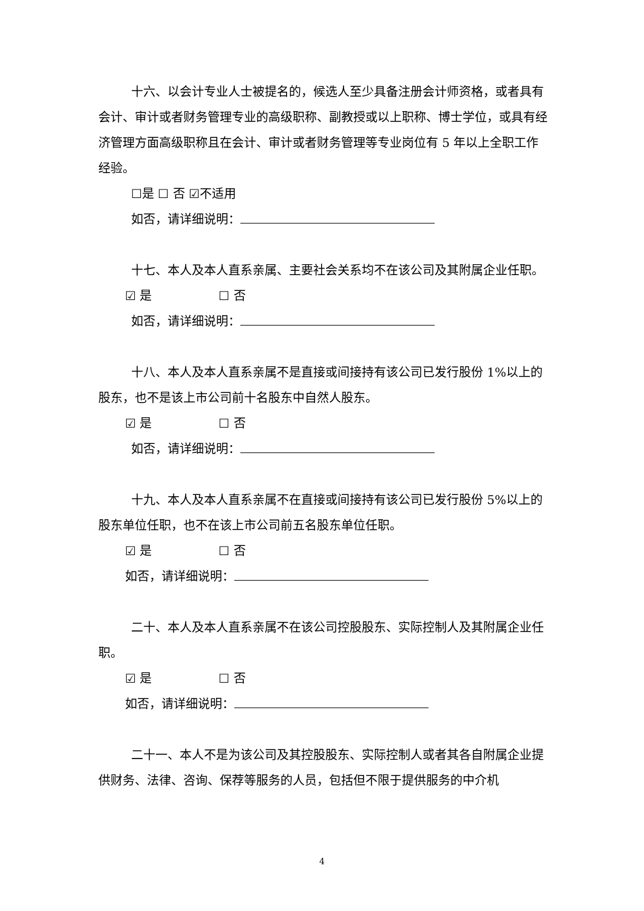十六、以会计专业人士被提名的，候选人至少具备注册会计师资格，或者具有会计、审计或者财务管理专业的高级职称、副教授或以上职称、博士学位，或具有经济管理方面高级职称且在会计、审计或者财务管理等专业岗位有 5 年以上全职工作经验。
☐是 ☐ 否 ☑不适用
如否，请详细说明：
十七、本人及本人直系亲属、主要社会关系均不在该公司及其附属企业任职。
☑ 是 ☐ 否
如否，请详细说明：
十八、本人及本人直系亲属不是直接或间接持有该公司已发行股份 1%以上的股东，也不是该上市公司前十名股东中自然人股东。
☑ 是 ☐ 否
如否，请详细说明：
十九、本人及本人直系亲属不在直接或间接持有该公司已发行股份 5%以上的股东单位任职，也不在该上市公司前五名股东单位任职。
☑ 是 ☐ 否
如否，请详细说明：
二十、本人及本人直系亲属不在该公司控股股东、实际控制人及其附属企业任职。
☑ 是 ☐ 否
如否，请详细说明：
二十一、本人不是为该公司及其控股股东、实际控制人或者其各自附属企业提供财务、法律、咨询、保荐等服务的人员，包括但不限于提供服务的中介机
4